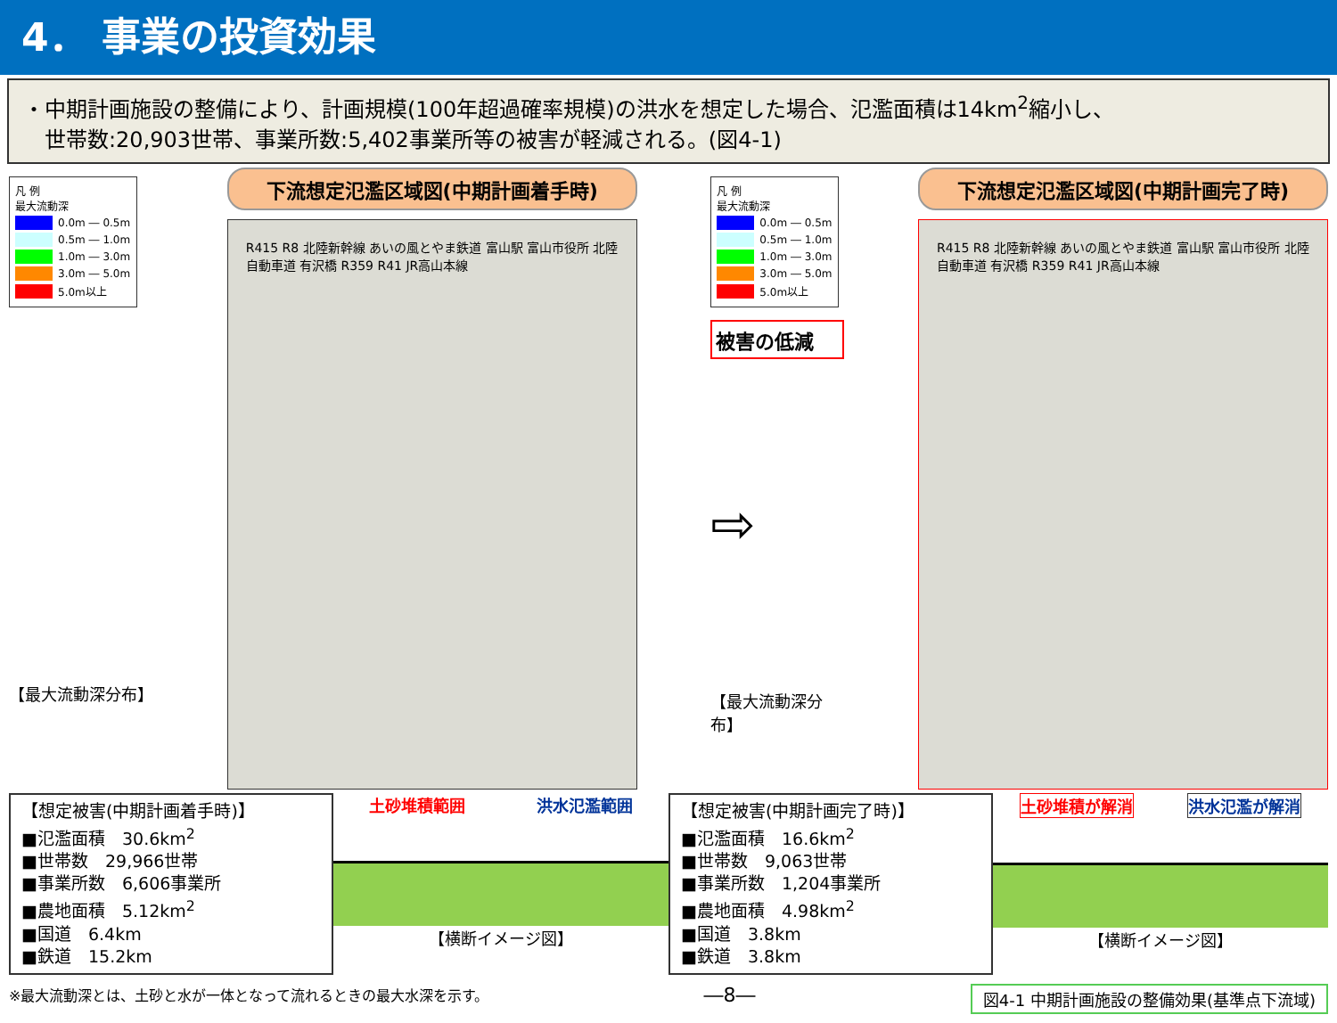4． 事業の投資効果
・中期計画施設の整備により、計画規模(100年超過確率規模)の洪水を想定した場合、氾濫面積は14km<sup>2</sup>縮小し、
　世帯数:20,903世帯、事業所数:5,402事業所等の被害が軽減される。(図4-1)
凡 例
最大流動深
0.0m ― 0.5m
0.5m ― 1.0m
1.0m ― 3.0m
3.0m ― 5.0m
5.0m以上
【最大流動深分布】
下流想定氾濫区域図(中期計画着手時)
R415 R8 北陸新幹線 あいの風とやま鉄道 富山駅 富山市役所 北陸自動車道 有沢橋 R359 R41 JR高山本線
凡 例
最大流動深
0.0m ― 0.5m
0.5m ― 1.0m
1.0m ― 3.0m
3.0m ― 5.0m
5.0m以上
被害の低減
⇨
【最大流動深分布】
下流想定氾濫区域図(中期計画完了時)
R415 R8 北陸新幹線 あいの風とやま鉄道 富山駅 富山市役所 北陸自動車道 有沢橋 R359 R41 JR高山本線
【想定被害(中期計画着手時)】
■氾濫面積　30.6km<sup>2</sup>
■世帯数　29,966世帯
■事業所数　6,606事業所
■農地面積　5.12km<sup>2</sup>
■国道　6.4km
■鉄道　15.2km
土砂堆積範囲 洪水氾濫範囲
【横断イメージ図】
【想定被害(中期計画完了時)】
■氾濫面積　16.6km<sup>2</sup>
■世帯数　9,063世帯
■事業所数　1,204事業所
■農地面積　4.98km<sup>2</sup>
■国道　3.8km
■鉄道　3.8km
土砂堆積が解消 洪水氾濫が解消
【横断イメージ図】
※最大流動深とは、土砂と水が一体となって流れるときの最大水深を示す。 ―8― 図4-1 中期計画施設の整備効果(基準点下流域)